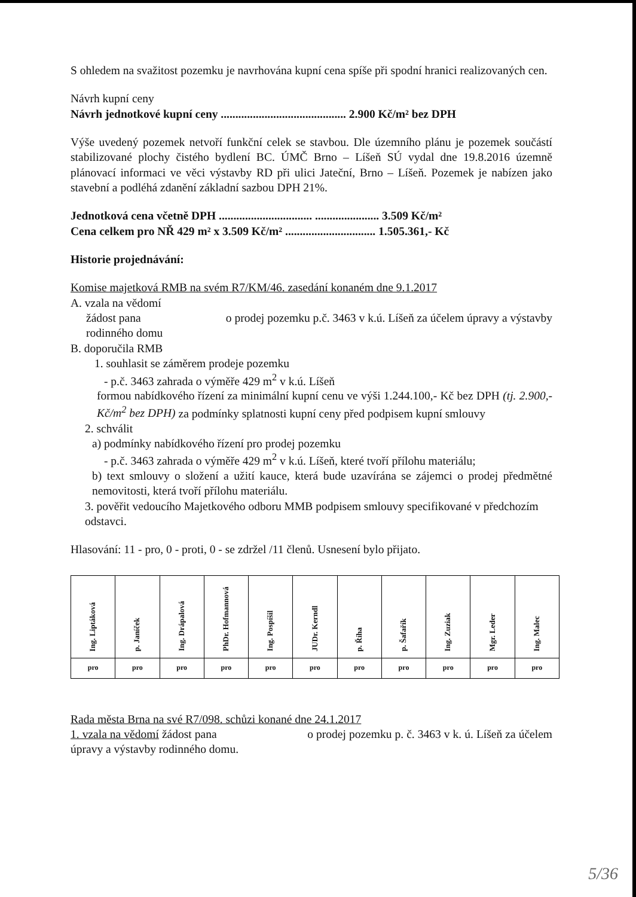S ohledem na svažitost pozemku je navrhována kupní cena spíše při spodní hranici realizovaných cen.
Návrh kupní ceny
Návrh jednotkové kupní ceny ........................................... 2.900 Kč/m² bez DPH
Výše uvedený pozemek netvoří funkční celek se stavbou. Dle územního plánu je pozemek součástí stabilizované plochy čistého bydlení BC. ÚMČ Brno – Líšeň SÚ vydal dne 19.8.2016 územně plánovací informaci ve věci výstavby RD při ulici Jateční, Brno – Líšeň. Pozemek je nabízen jako stavební a podléhá zdanění základní sazbou DPH 21%.
Jednotková cena včetně DPH ................................ ...................... 3.509 Kč/m²
Cena celkem pro NŘ 429 m² x 3.509 Kč/m² ............................... 1.505.361,- Kč
Historie projednávání:
Komise majetková RMB na svém R7/KM/46. zasedání konaném dne 9.1.2017
A. vzala na vědomí
žádost pana o prodej pozemku p.č. 3463 v k.ú. Líšeň za účelem úpravy a výstavby rodinného domu
B. doporučila RMB
1. souhlasit se záměrem prodeje pozemku
- p.č. 3463 zahrada o výměře 429 m<sup>2</sup> v k.ú. Líšeň
formou nabídkového řízení za minimální kupní cenu ve výši 1.244.100,- Kč bez DPH (tj. 2.900,- Kč/m<sup>2</sup> bez DPH) za podmínky splatnosti kupní ceny před podpisem kupní smlouvy
2. schválit
a) podmínky nabídkového řízení pro prodej pozemku
- p.č. 3463 zahrada o výměře 429 m<sup>2</sup> v k.ú. Líšeň, které tvoří přílohu materiálu;
b) text smlouvy o složení a užití kauce, která bude uzavírána se zájemci o prodej předmětné nemovitosti, která tvoří přílohu materiálu.
3. pověřit vedoucího Majetkového odboru MMB podpisem smlouvy specifikované v předchozím odstavci.
Hlasování: 11 - pro, 0 - proti, 0 - se zdržel /11 členů. Usnesení bylo přijato.
| Ing. Liptáková | p. Janíček | Ing. Drápalová | PhDr. Hofmannová | Ing. Pospíšil | JUDr. Kerndl | p. Říha | p. Šafařík | Ing. Zuziak | Mgr. Leder | Ing. Malec |
| pro | pro | pro | pro | pro | pro | pro | pro | pro | pro | pro |
Rada města Brna na své R7/098. schůzi konané dne 24.1.2017
1. vzala na vědomí žádost pana o prodej pozemku p. č. 3463 v k. ú. Líšeň za účelem úpravy a výstavby rodinného domu.
5/36